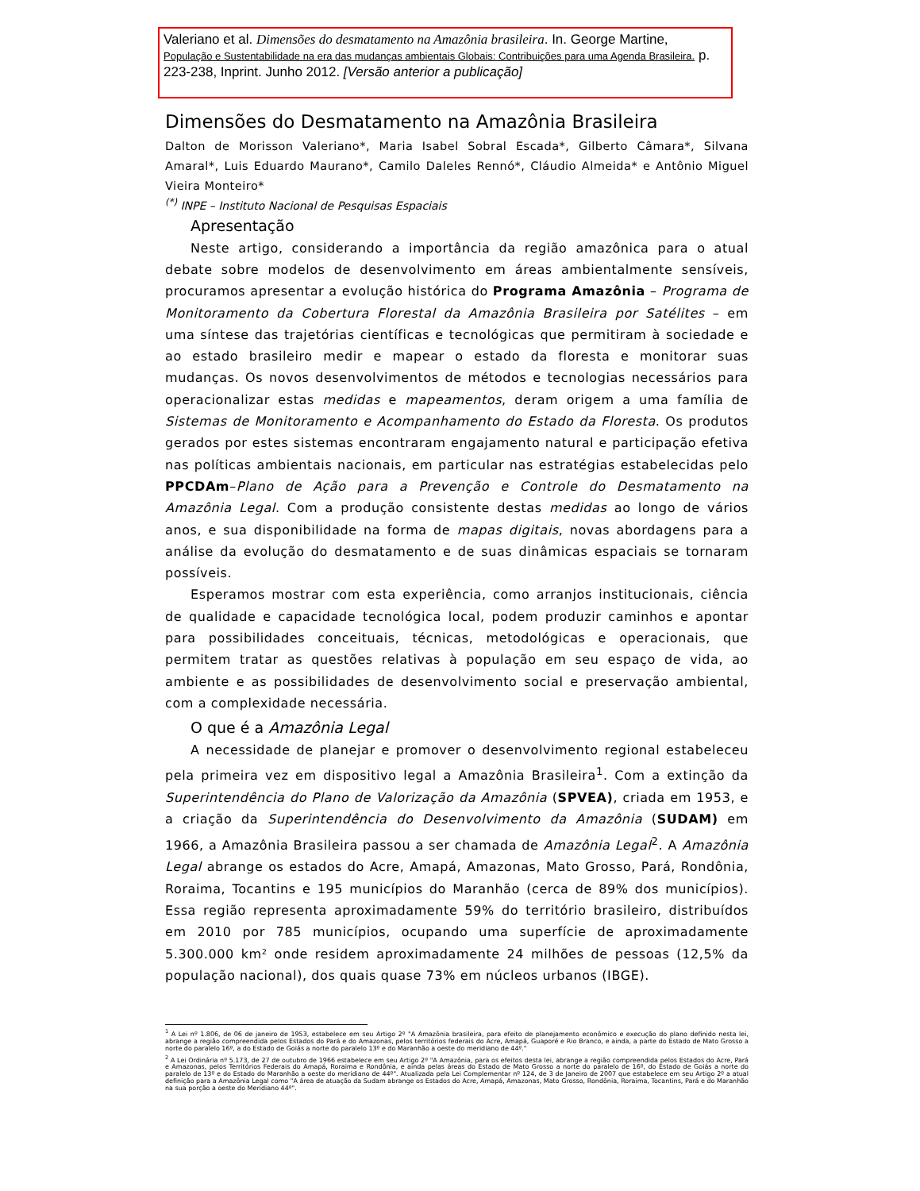Valeriano et al. Dimensões do desmatamento na Amazônia brasileira. In. George Martine,
População e Sustentabilidade na era das mudanças ambientais Globais: Contribuições para uma Agenda Brasileira. p. 223-238, Inprint. Junho 2012. [Versão anterior a publicação]
Dimensões do Desmatamento na Amazônia Brasileira
Dalton de Morisson Valeriano*, Maria Isabel Sobral Escada*, Gilberto Câmara*, Silvana Amaral*, Luis Eduardo Maurano*, Camilo Daleles Rennó*, Cláudio Almeida* e Antônio Miguel Vieira Monteiro*
<sup>(*)</sup> INPE – Instituto Nacional de Pesquisas Espaciais
Apresentação
Neste artigo, considerando a importância da região amazônica para o atual debate sobre modelos de desenvolvimento em áreas ambientalmente sensíveis, procuramos apresentar a evolução histórica do Programa Amazônia – Programa de Monitoramento da Cobertura Florestal da Amazônia Brasileira por Satélites – em uma síntese das trajetórias científicas e tecnológicas que permitiram à sociedade e ao estado brasileiro medir e mapear o estado da floresta e monitorar suas mudanças. Os novos desenvolvimentos de métodos e tecnologias necessários para operacionalizar estas medidas e mapeamentos, deram origem a uma família de Sistemas de Monitoramento e Acompanhamento do Estado da Floresta. Os produtos gerados por estes sistemas encontraram engajamento natural e participação efetiva nas políticas ambientais nacionais, em particular nas estratégias estabelecidas pelo PPCDAm–Plano de Ação para a Prevenção e Controle do Desmatamento na Amazônia Legal. Com a produção consistente destas medidas ao longo de vários anos, e sua disponibilidade na forma de mapas digitais, novas abordagens para a análise da evolução do desmatamento e de suas dinâmicas espaciais se tornaram possíveis.
Esperamos mostrar com esta experiência, como arranjos institucionais, ciência de qualidade e capacidade tecnológica local, podem produzir caminhos e apontar para possibilidades conceituais, técnicas, metodológicas e operacionais, que permitem tratar as questões relativas à população em seu espaço de vida, ao ambiente e as possibilidades de desenvolvimento social e preservação ambiental, com a complexidade necessária.
O que é a Amazônia Legal
A necessidade de planejar e promover o desenvolvimento regional estabeleceu pela primeira vez em dispositivo legal a Amazônia Brasileira<sup>1</sup>. Com a extinção da Superintendência do Plano de Valorização da Amazônia (SPVEA), criada em 1953, e a criação da Superintendência do Desenvolvimento da Amazônia (SUDAM) em 1966, a Amazônia Brasileira passou a ser chamada de Amazônia Legal<sup>2</sup>. A Amazônia Legal abrange os estados do Acre, Amapá, Amazonas, Mato Grosso, Pará, Rondônia, Roraima, Tocantins e 195 municípios do Maranhão (cerca de 89% dos municípios). Essa região representa aproximadamente 59% do território brasileiro, distribuídos em 2010 por 785 municípios, ocupando uma superfície de aproximadamente 5.300.000 km² onde residem aproximadamente 24 milhões de pessoas (12,5% da população nacional), dos quais quase 73% em núcleos urbanos (IBGE).
<sup>1</sup> A Lei nº 1.806, de 06 de janeiro de 1953, estabelece em seu Artigo 2º "A Amazônia brasileira, para efeito de planejamento econômico e execução do plano definido nesta lei, abrange a região compreendida pelos Estados do Pará e do Amazonas, pelos territórios federais do Acre, Amapá, Guaporé e Rio Branco, e ainda, a parte do Estado de Mato Grosso a norte do paralelo 16º, a do Estado de Goiás a norte do paralelo 13º e do Maranhão a oeste do meridiano de 44º."
<sup>2</sup> A Lei Ordinária nº 5.173, de 27 de outubro de 1966 estabelece em seu Artigo 2º "A Amazônia, para os efeitos desta lei, abrange a região compreendida pelos Estados do Acre, Pará e Amazonas, pelos Territórios Federais do Amapá, Roraima e Rondônia, e ainda pelas áreas do Estado de Mato Grosso a norte do paralelo de 16º, do Estado de Goiás a norte do paralelo de 13º e do Estado do Maranhão a oeste do meridiano de 44º". Atualizada pela Lei Complementar nº 124, de 3 de Janeiro de 2007 que estabelece em seu Artigo 2º a atual definição para a Amazônia Legal como "A área de atuação da Sudam abrange os Estados do Acre, Amapá, Amazonas, Mato Grosso, Rondônia, Roraima, Tocantins, Pará e do Maranhão na sua porção a oeste do Meridiano 44º".